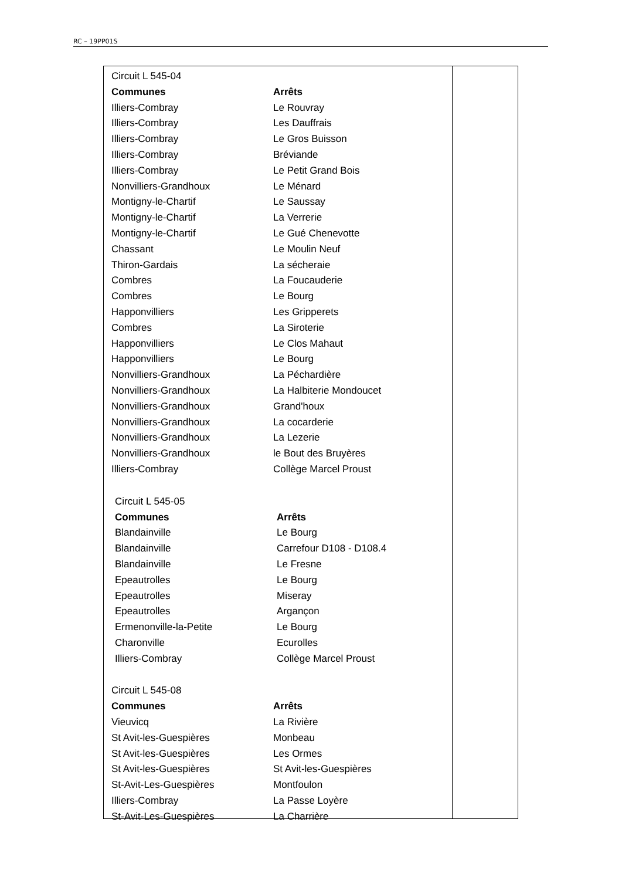RC – 19PP01S
Circuit L 545-04
| Communes | Arrêts |
| --- | --- |
| Illiers-Combray | Le Rouvray |
| Illiers-Combray | Les Dauffrais |
| Illiers-Combray | Le Gros Buisson |
| Illiers-Combray | Bréviande |
| Illiers-Combray | Le Petit Grand Bois |
| Nonvilliers-Grandhoux | Le Ménard |
| Montigny-le-Chartif | Le Saussay |
| Montigny-le-Chartif | La Verrerie |
| Montigny-le-Chartif | Le Gué Chenevotte |
| Chassant | Le Moulin Neuf |
| Thiron-Gardais | La sécheraie |
| Combres | La Foucauderie |
| Combres | Le Bourg |
| Happonvilliers | Les Gripperets |
| Combres | La Siroterie |
| Happonvilliers | Le Clos Mahaut |
| Happonvilliers | Le Bourg |
| Nonvilliers-Grandhoux | La Péchardière |
| Nonvilliers-Grandhoux | La Halbiterie Mondoucet |
| Nonvilliers-Grandhoux | Grand'houx |
| Nonvilliers-Grandhoux | La cocarderie |
| Nonvilliers-Grandhoux | La Lezerie |
| Nonvilliers-Grandhoux | le Bout des Bruyères |
| Illiers-Combray | Collège Marcel Proust |
Circuit L 545-05
| Communes | Arrêts |
| --- | --- |
| Blandainville | Le Bourg |
| Blandainville | Carrefour D108 - D108.4 |
| Blandainville | Le Fresne |
| Epeautrolles | Le Bourg |
| Epeautrolles | Miseray |
| Epeautrolles | Argançon |
| Ermenonville-la-Petite | Le Bourg |
| Charonville | Ecurolles |
| Illiers-Combray | Collège Marcel Proust |
Circuit L 545-08
| Communes | Arrêts |
| --- | --- |
| Vieuvicq | La Rivière |
| St Avit-les-Guespières | Monbeau |
| St Avit-les-Guespières | Les Ormes |
| St Avit-les-Guespières | St Avit-les-Guespières |
| St-Avit-Les-Guespières | Montfoulon |
| Illiers-Combray | La Passe Loyère |
| St-Avit-Les-Guespières | La Charrière |